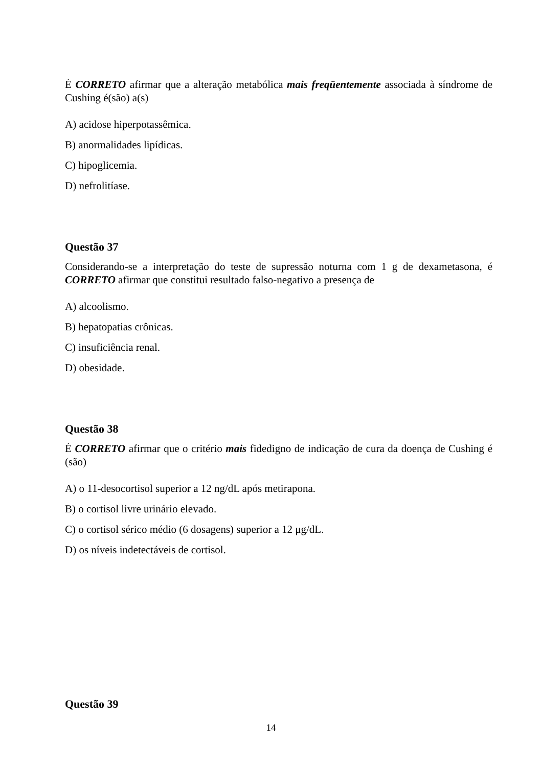É CORRETO afirmar que a alteração metabólica mais freqüentemente associada à síndrome de Cushing é(são) a(s)
A) acidose hiperpotassêmica.
B) anormalidades lipídicas.
C) hipoglicemia.
D) nefrolitíase.
Questão 37
Considerando-se a interpretação do teste de supressão noturna com 1 g de dexametasona, é CORRETO afirmar que constitui resultado falso-negativo a presença de
A) alcoolismo.
B) hepatopatias crônicas.
C) insuficiência renal.
D) obesidade.
Questão 38
É CORRETO afirmar que o critério mais fidedigno de indicação de cura da doença de Cushing é (são)
A) o 11-desocortisol superior a 12 ng/dL após metirapona.
B) o cortisol livre urinário elevado.
C) o cortisol sérico médio (6 dosagens) superior a 12 μg/dL.
D) os níveis indetectáveis de cortisol.
Questão 39
14